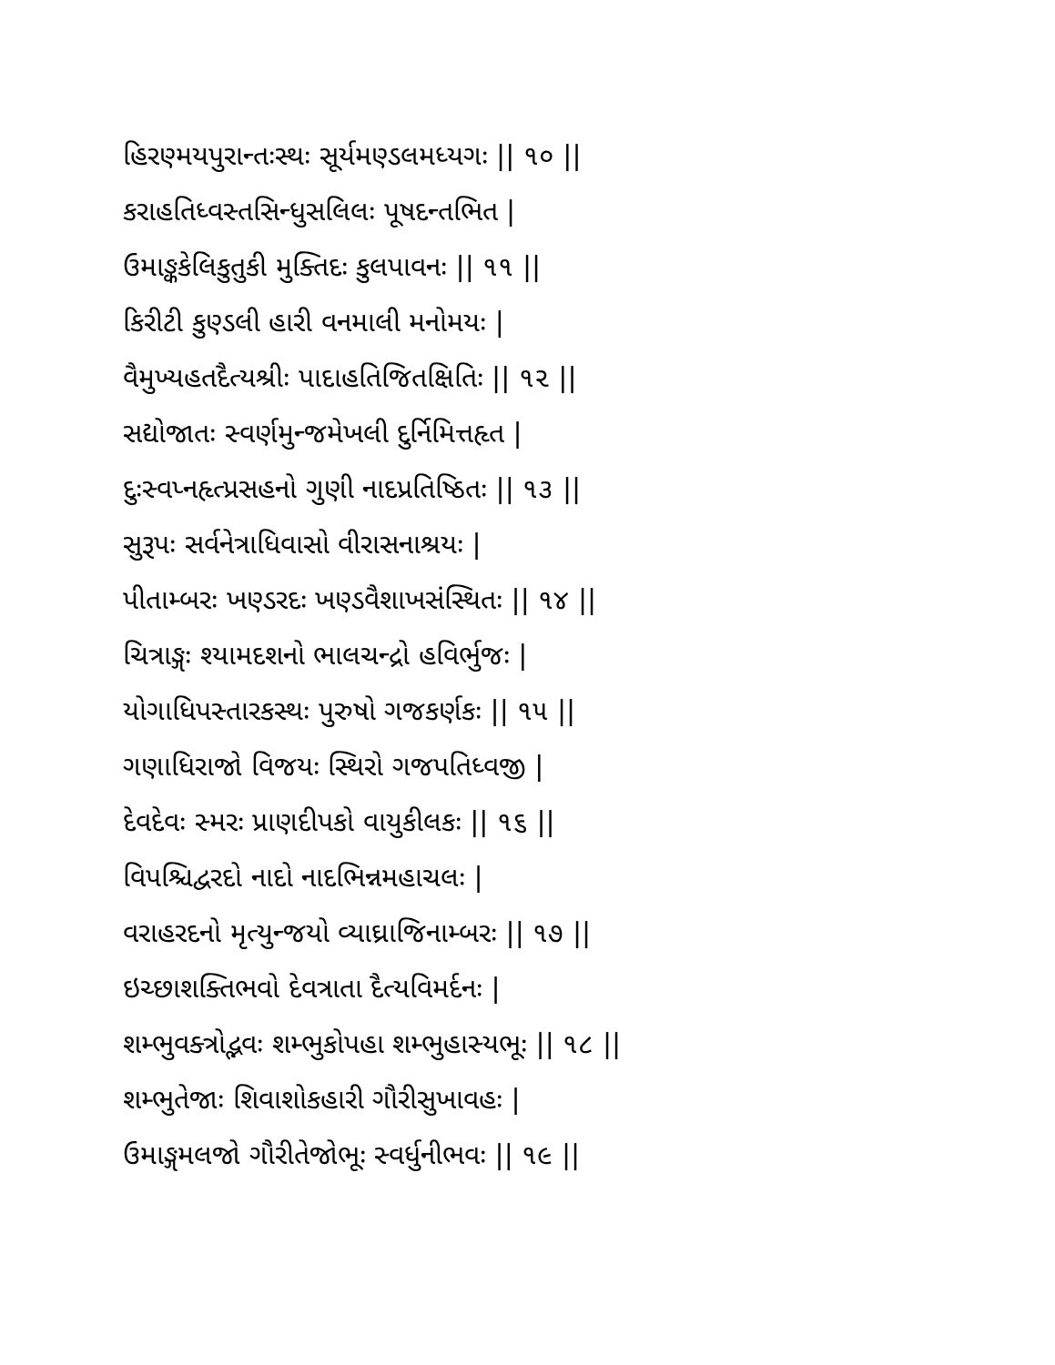હિરણ્મયપુરાન્તઃસ્થઃ સૂર્યમણ્ડલમધ્યગઃ || ૧૦ ||
કરાહતિધ્વસ્તસિન્ધુસલિલઃ પૂષદન્તભિત |
ઉમાઙ્કકેલિકુતુકી મુક્તિદઃ કુલપાવનઃ || ૧૧ ||
કિરીટી કુણ્ડલી હારી વનમાલી મનોમયઃ |
વૈમુખ્યહતદૈત્યશ્રીઃ પાદાહતિજિતક્ષિતિઃ || ૧૨ ||
સદ્યોજાતઃ સ્વર્ણમુન્જમેખલી દુર્નિમિત્તહૃત |
દુઃસ્વપ્નહૃત્પ્રસહનો ગુણી નાદપ્રતિષ્ઠિતઃ || ૧૩ ||
સુરૂપઃ સર્વનેત્રાધિવાસો વીરાસનાશ્રયઃ |
પીતામ્બરઃ ખણ્ડરદઃ ખણ્ડવૈશાખસંસ્થિતઃ || ૧૪ ||
ચિત્રાઙ્ગઃ શ્યામદશનો ભાલચન્દ્રો હવિર્ભુજઃ |
યોગાધિપસ્તારકસ્થઃ પુરુષો ગજકર્ણકઃ || ૧૫ ||
ગણાધિરાજો વિજયઃ સ્થિરો ગજપતિધ્વજી |
દેવદેવઃ સ્મરઃ પ્રાણદીપકો વાયુકીલકઃ || ૧૬ ||
વિપશ્ચિદ્વરદો નાદો નાદભિન્નમહાચલઃ |
વરાહરદનો મૃત્યુન્જયો વ્યાઘ્રાજિનામ્બરઃ || ૧૭ ||
ઇચ્છાશક્તિભવો દેવત્રાતા દૈત્યવિમર્દનઃ |
શમ્ભુવક્ત્રોદ્ભવઃ શમ્ભુકોપહા શમ્ભુહાસ્યભૂઃ || ૧૮ ||
શમ્ભુતેજાઃ શિવાશોકહારી ગૌરીસુખાવહઃ |
ઉમાઙ્ગમલજો ગૌરીતેજોભૂઃ સ્વર્ધુનીભવઃ || ૧૯ ||